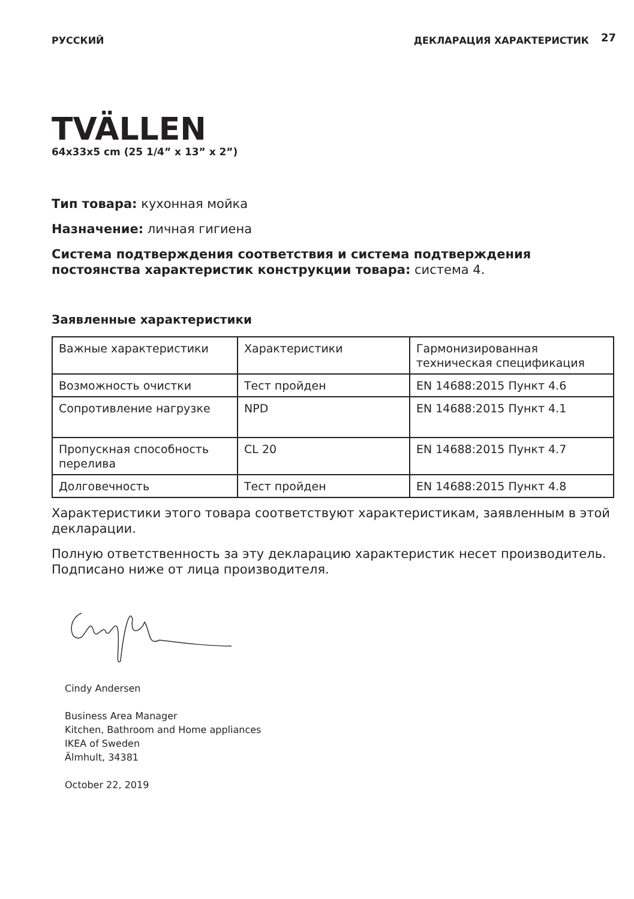РУССКИЙ ДЕКЛАРАЦИЯ ХАРАКТЕРИСТИК 27
TVÄLLEN
64x33x5 cm (25 1/4” x 13” x 2”)
Тип товара: кухонная мойка
Назначение: личная гигиена
Система подтверждения соответствия и система подтверждения постоянства характеристик конструкции товара: система 4.
Заявленные характеристики
| Важные характеристики | Характеристики | Гармонизированная техническая спецификация |
| Возможность очистки | Тест пройден | EN 14688:2015 Пункт 4.6 |
| Сопротивление нагрузке | NPD | EN 14688:2015 Пункт 4.1 |
| Пропускная способность перелива | CL 20 | EN 14688:2015 Пункт 4.7 |
| Долговечность | Тест пройден | EN 14688:2015 Пункт 4.8 |
Характеристики этого товара соответствуют характеристикам, заявленным в этой декларации.
Полную ответственность за эту декларацию характеристик несет производитель.
Подписано ниже от лица производителя.
Cindy Andersen
Business Area Manager
Kitchen, Bathroom and Home appliances
IKEA of Sweden
Älmhult, 34381
October 22, 2019